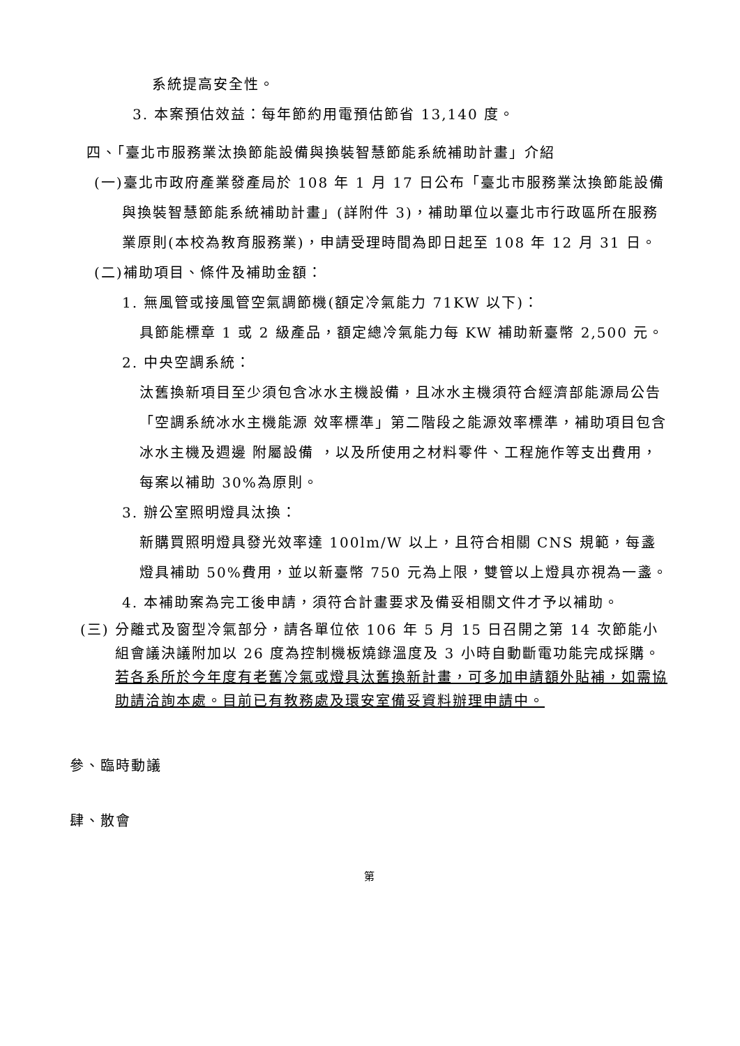系統提高安全性。
3. 本案預估效益：每年節約用電預估節省 13,140 度。
四、「臺北市服務業汰換節能設備與換裝智慧節能系統補助計畫」介紹
(一)臺北市政府產業發產局於 108 年 1 月 17 日公布「臺北市服務業汰換節能設備與換裝智慧節能系統補助計畫」(詳附件 3)，補助單位以臺北市行政區所在服務業原則(本校為教育服務業)，申請受理時間為即日起至 108 年 12 月 31 日。
(二)補助項目、條件及補助金額：
1. 無風管或接風管空氣調節機(額定冷氣能力 71KW 以下)：
具節能標章 1 或 2 級產品，額定總冷氣能力每 KW 補助新臺幣 2,500 元。
2. 中央空調系統：
汰舊換新項目至少須包含冰水主機設備，且冰水主機須符合經濟部能源局公告「空調系統冰水主機能源 效率標準」第二階段之能源效率標準，補助項目包含冰水主機及週邊 附屬設備 ，以及所使用之材料零件、工程施作等支出費用，每案以補助 30%為原則。
3. 辦公室照明燈具汰換：
新購買照明燈具發光效率達 100lm/W 以上，且符合相關 CNS 規範，每盞燈具補助 50%費用，並以新臺幣 750 元為上限，雙管以上燈具亦視為一盞。
4. 本補助案為完工後申請，須符合計畫要求及備妥相關文件才予以補助。
(三) 分離式及窗型冷氣部分，請各單位依 106 年 5 月 15 日召開之第 14 次節能小組會議決議附加以 26 度為控制機板燒錄溫度及 3 小時自動斷電功能完成採購。若各系所於今年度有老舊冷氣或燈具汰舊換新計畫，可多加申請額外貼補，如需協助請洽詢本處。目前已有教務處及環安室備妥資料辦理申請中。
參、臨時動議
肆、散會
第